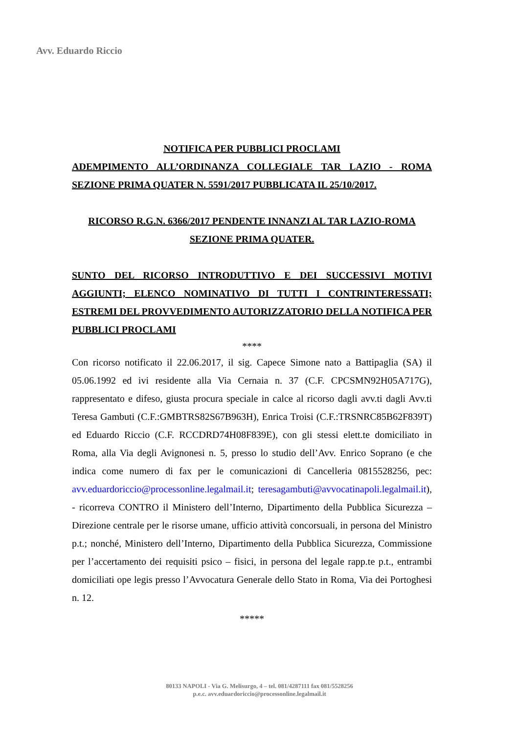Avv. Eduardo Riccio
NOTIFICA PER PUBBLICI PROCLAMI
ADEMPIMENTO ALL’ORDINANZA COLLEGIALE TAR LAZIO - ROMA SEZIONE PRIMA QUATER N. 5591/2017 PUBBLICATA IL 25/10/2017.
RICORSO R.G.N. 6366/2017 PENDENTE INNANZI AL TAR LAZIO-ROMA SEZIONE PRIMA QUATER.
SUNTO DEL RICORSO INTRODUTTIVO E DEI SUCCESSIVI MOTIVI AGGIUNTI; ELENCO NOMINATIVO DI TUTTI I CONTRINTERESSATI; ESTREMI DEL PROVVEDIMENTO AUTORIZZATORIO DELLA NOTIFICA PER PUBBLICI PROCLAMI
****
Con ricorso notificato il 22.06.2017, il sig. Capece Simone nato a Battipaglia (SA) il 05.06.1992 ed ivi residente alla Via Cernaia n. 37 (C.F. CPCSMN92H05A717G), rappresentato e difeso, giusta procura speciale in calce al ricorso dagli avv.ti dagli Avv.ti Teresa Gambuti (C.F.:GMBTRS82S67B963H), Enrica Troisi (C.F.:TRSNRC85B62F839T) ed Eduardo Riccio (C.F. RCCDRD74H08F839E), con gli stessi elett.te domiciliato in Roma, alla Via degli Avignonesi n. 5, presso lo studio dell’Avv. Enrico Soprano (e che indica come numero di fax per le comunicazioni di Cancelleria 0815528256, pec: avv.eduardoriccio@processonline.legalmail.it; teresagambuti@avvocatinapoli.legalmail.it), - ricorreva CONTRO il Ministero dell’Interno, Dipartimento della Pubblica Sicurezza – Direzione centrale per le risorse umane, ufficio attività concorsuali, in persona del Ministro p.t.; nonché, Ministero dell’Interno, Dipartimento della Pubblica Sicurezza, Commissione per l’accertamento dei requisiti psico – fisici, in persona del legale rapp.te p.t., entrambi domiciliati ope legis presso l’Avvocatura Generale dello Stato in Roma, Via dei Portoghesi n. 12.
*****
80133 NAPOLI - Via G. Melisurgo, 4 – tel. 081/4287111 fax 081/5528256
p.e.c. avv.eduardoriccio@processonline.legalmail.it